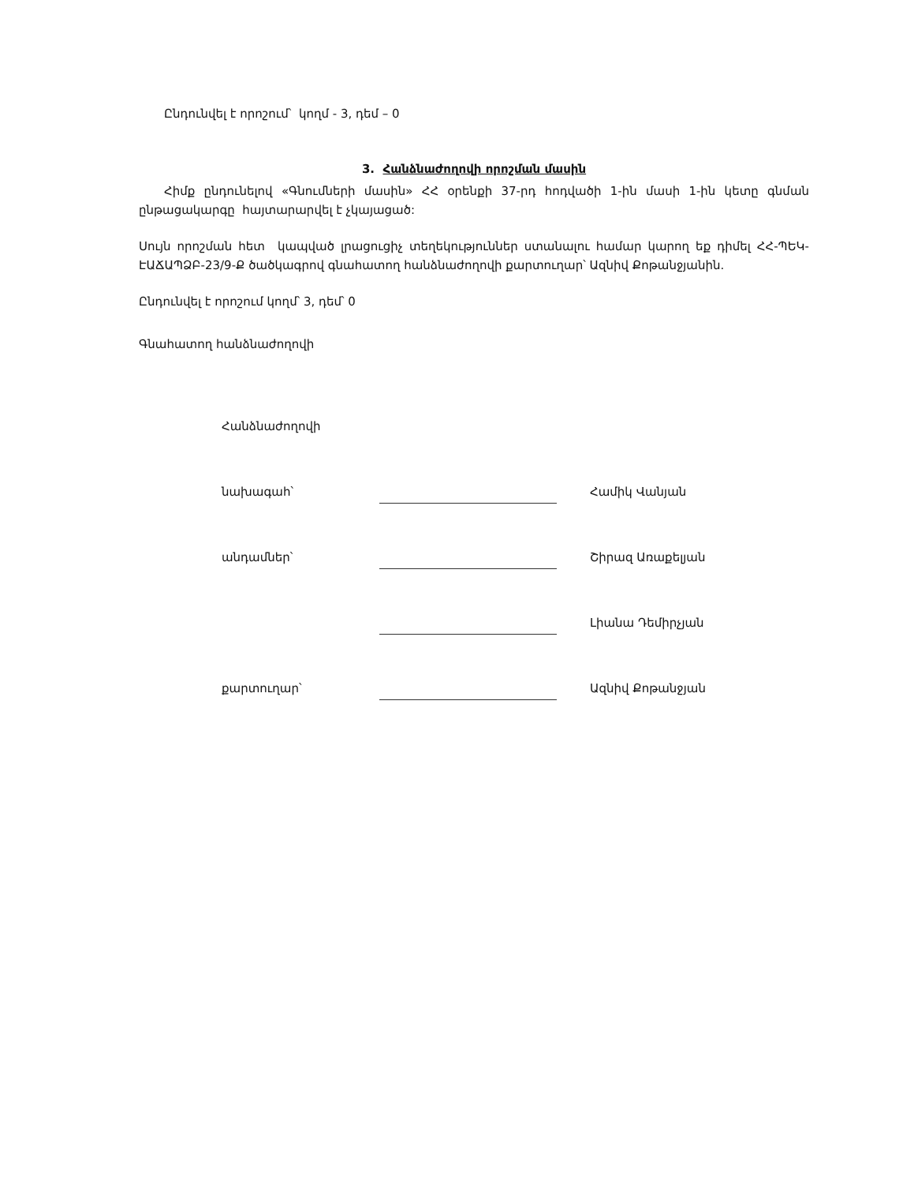Ընդունվել է որոշում՝ կողմ - 3, դեմ – 0
3. Հանձնաժողովի որոշման մասին
Հիմք ընդունելով «Գնումների մասին» ՀՀ օրենքի 37-րդ հոդվածի 1-ին մասի 1-ին կետը գնման ընթացակարգը հայտարարվել է չկայացած:
Սույն որոշման հետ կապված լրացուցիչ տեղեկություններ ստանալու համար կարող եք դիմել ՀՀ-ՊԵԿ-ԷԱՃԱՊՁԲ-23/9-Ք ծածկագրով գնահատող հանձնաժողովի քարտուղար՝ Ազնիվ Քոթանջյանին.
Ընդունվել է որոշում կողմ՝ 3, դեմ՝ 0
Գնահատող հանձնաժողովի
| Հանձնաժողովի | | |
| նախագահ՝ | | Համիկ Վանյան |
| անդամներ՝ | | Շիրազ Առաքելյան |
| | | Լիանա Դեմիրչյան |
| քարտուղար՝ | | Ազնիվ Քոթանջյան |